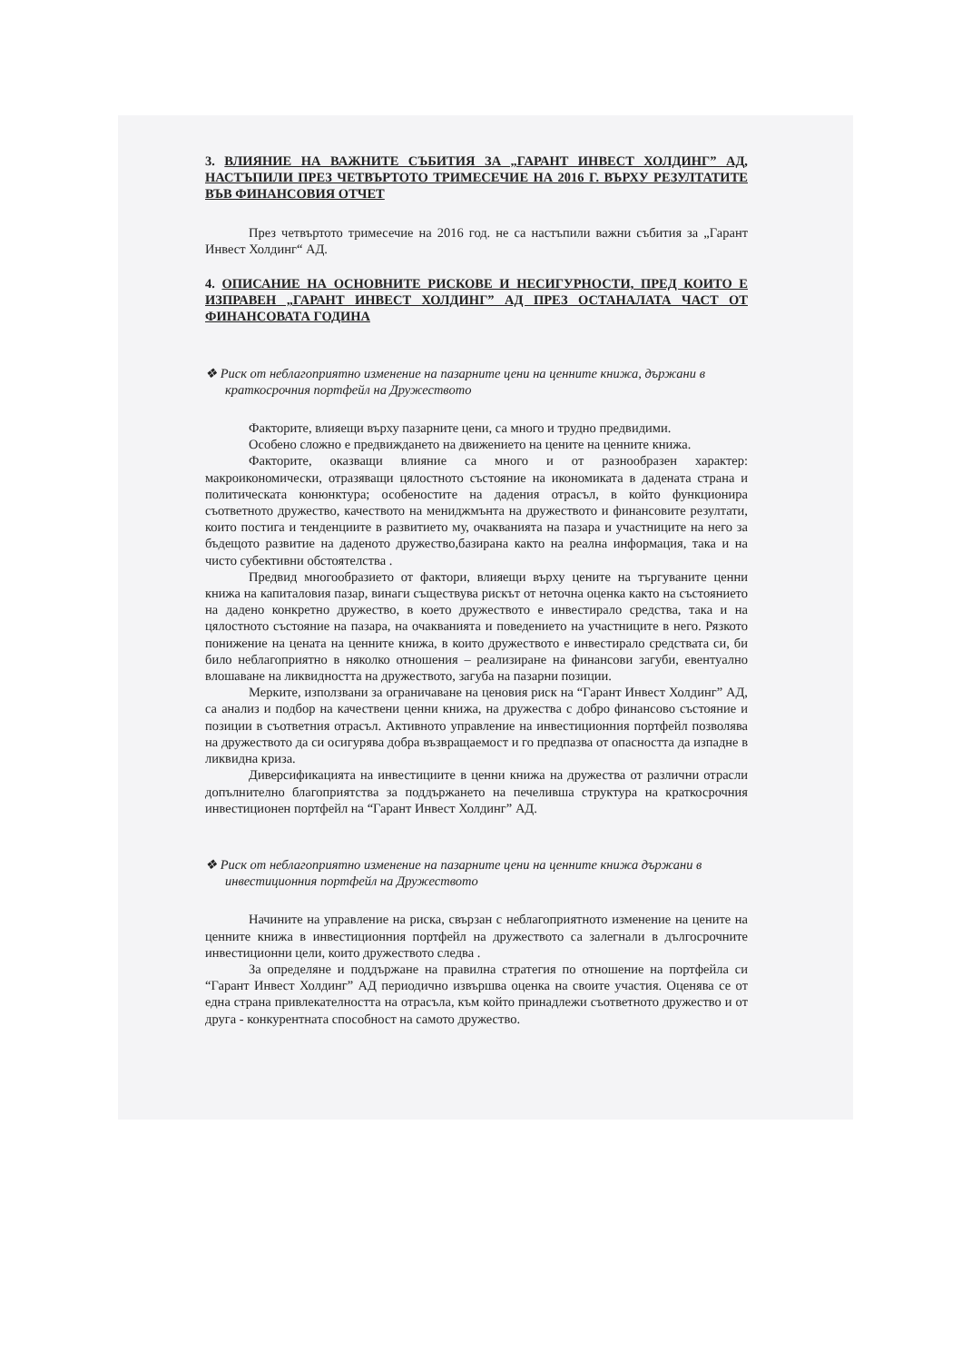3. ВЛИЯНИЕ НА ВАЖНИТЕ СЪБИТИЯ ЗА „ГАРАНТ ИНВЕСТ ХОЛДИНГ” АД, НАСТЪПИЛИ ПРЕЗ ЧЕТВЪРТОТО ТРИМЕСЕЧИЕ НА 2016 Г. ВЪРХУ РЕЗУЛТАТИТЕ ВЪВ ФИНАНСОВИЯ ОТЧЕТ
През четвъртото тримесечие на 2016 год. не са настъпили важни събития за „Гарант Инвест Холдинг“ АД.
4. ОПИСАНИЕ НА ОСНОВНИТЕ РИСКОВЕ И НЕСИГУРНОСТИ, ПРЕД КОИТО Е ИЗПРАВЕН „ГАРАНТ ИНВЕСТ ХОЛДИНГ” АД ПРЕЗ ОСТАНАЛАТА ЧАСТ ОТ ФИНАНСОВАТА ГОДИНА
❖ Риск от неблагоприятно изменение на пазарните цени на ценните книжа, държани в краткосрочния портфейл на Дружеството
Факторите, влияещи върху пазарните цени, са много и трудно предвидими.
Особено сложно е предвиждането на движението на цените на ценните книжа.
Факторите, оказващи влияние са много и от разнообразен характер: макроикономически, отразяващи цялостното състояние на икономиката в дадената страна и политическата конюнктура; особеностите на дадения отрасъл, в който функционира съответното дружество, качеството на мениджмънта на дружеството и финансовите резултати, които постига и тенденциите в развитието му, очакванията на пазара и участниците на него за бъдещото развитие на даденото дружество,базирана както на реална информация, така и на чисто субективни обстоятелства .
Предвид многообразието от фактори, влияещи върху цените на търгуваните ценни книжа на капиталовия пазар, винаги съществува рискът от неточна оценка както на състоянието на дадено конкретно дружество, в което дружеството е инвестирало средства, така и на цялостното състояние на пазара, на очакванията и поведението на участниците в него. Рязкото понижение на цената на ценните книжа, в които дружеството е инвестирало средствата си, би било неблагоприятно в няколко отношения – реализиране на финансови загуби, евентуално влошаване на ликвидността на дружеството, загуба на пазарни позиции.
Мерките, използвани за ограничаване на ценовия риск на “Гарант Инвест Холдинг” АД, са анализ и подбор на качествени ценни книжа, на дружества с добро финансово състояние и позиции в съответния отрасъл. Активното управление на инвестиционния портфейл позволява на дружеството да си осигурява добра възвращаемост и го предпазва от опасността да изпадне в ликвидна криза.
Диверсификацията на инвестициите в ценни книжа на дружества от различни отрасли допълнително благоприятства за поддържането на печеливша структура на краткосрочния инвестиционен портфейл на “Гарант Инвест Холдинг” АД.
❖ Риск от неблагоприятно изменение на пазарните цени на ценните книжа държани в инвестиционния портфейл на Дружеството
Начините на управление на риска, свързан с неблагоприятното изменение на цените на ценните книжа в инвестиционния портфейл на дружеството са залегнали в дългосрочните инвестиционни цели, които дружеството следва .
За определяне и поддържане на правилна стратегия по отношение на портфейла си “Гарант Инвест Холдинг” АД периодично извършва оценка на своите участия. Оценява се от една страна привлекателността на отрасъла, към който принадлежи съответното дружество и от друга - конкурентната способност на самото дружество.